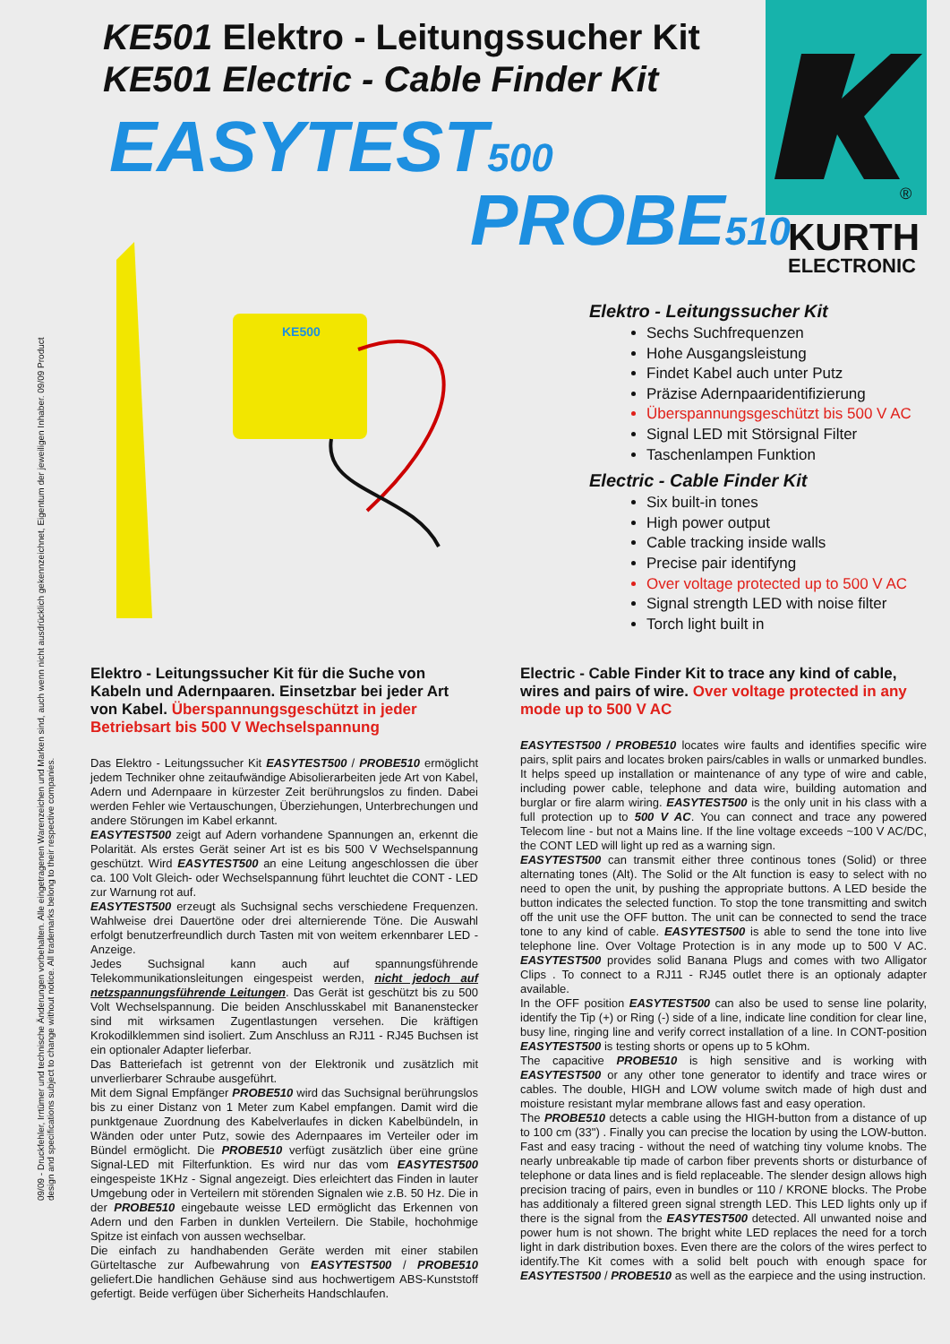KE501 Elektro - Leitungssucher Kit
KE501 Electric - Cable Finder Kit
EASYTEST500
PROBE510
®
KURTH
ELECTRONIC
KE500
09/09 - Druckfehler, Irrtümer und technische Änderungen vorbehalten. Alle eingetragenen Warenzeichen und Marken sind, auch wenn nicht ausdrücklich gekennzeichnet, Eigentum der jeweiligen Inhaber. 09/09 Product design and specifications subject to change without notice. All trademarks belong to their respective companies.
Elektro - Leitungssucher Kit
Sechs Suchfrequenzen
Hohe Ausgangsleistung
Findet Kabel auch unter Putz
Präzise Adernpaaridentifizierung
Überspannungsgeschützt bis 500 V AC
Signal LED mit Störsignal Filter
Taschenlampen Funktion
Electric - Cable Finder Kit
Six built-in tones
High power output
Cable tracking inside walls
Precise pair identifyng
Over voltage protected up to 500 V AC
Signal strength LED with noise filter
Torch light built in
Elektro - Leitungssucher Kit für die Suche von Kabeln und Adernpaaren. Einsetzbar bei jeder Art von Kabel. Überspannungsgeschützt in jeder Betriebsart bis 500 V Wechselspannung
Das Elektro - Leitungssucher Kit EASYTEST500 / PROBE510 ermöglicht jedem Techniker ohne zeitaufwändige Abisolierarbeiten jede Art von Kabel, Adern und Adernpaare in kürzester Zeit berührungslos zu finden. Dabei werden Fehler wie Vertauschungen, Überziehungen, Unterbrechungen und andere Störungen im Kabel erkannt.
EASYTEST500 zeigt auf Adern vorhandene Spannungen an, erkennt die Polarität. Als erstes Gerät seiner Art ist es bis 500 V Wechselspannung geschützt. Wird EASYTEST500 an eine Leitung angeschlossen die über ca. 100 Volt Gleich- oder Wechselspannung führt leuchtet die CONT - LED zur Warnung rot auf.
EASYTEST500 erzeugt als Suchsignal sechs verschiedene Frequenzen. Wahlweise drei Dauertöne oder drei alternierende Töne. Die Auswahl erfolgt benutzerfreundlich durch Tasten mit von weitem erkennbarer LED - Anzeige.
Jedes Suchsignal kann auch auf spannungsführende Telekommunikationsleitungen eingespeist werden, nicht jedoch auf netzspannungsführende Leitungen. Das Gerät ist geschützt bis zu 500 Volt Wechselspannung. Die beiden Anschlusskabel mit Bananenstecker sind mit wirksamen Zugentlastungen versehen. Die kräftigen Krokodilklemmen sind isoliert. Zum Anschluss an RJ11 - RJ45 Buchsen ist ein optionaler Adapter lieferbar.
Das Batteriefach ist getrennt von der Elektronik und zusätzlich mit unverlierbarer Schraube ausgeführt.
Mit dem Signal Empfänger PROBE510 wird das Suchsignal berührungslos bis zu einer Distanz von 1 Meter zum Kabel empfangen. Damit wird die punktgenaue Zuordnung des Kabelverlaufes in dicken Kabelbündeln, in Wänden oder unter Putz, sowie des Adernpaares im Verteiler oder im Bündel ermöglicht. Die PROBE510 verfügt zusätzlich über eine grüne Signal-LED mit Filterfunktion. Es wird nur das vom EASYTEST500 eingespeiste 1KHz - Signal angezeigt. Dies erleichtert das Finden in lauter Umgebung oder in Verteilern mit störenden Signalen wie z.B. 50 Hz. Die in der PROBE510 eingebaute weisse LED ermöglicht das Erkennen von Adern und den Farben in dunklen Verteilern. Die Stabile, hochohmige Spitze ist einfach von aussen wechselbar.
Die einfach zu handhabenden Geräte werden mit einer stabilen Gürteltasche zur Aufbewahrung von EASYTEST500 / PROBE510 geliefert.Die handlichen Gehäuse sind aus hochwertigem ABS-Kunststoff gefertigt. Beide verfügen über Sicherheits Handschlaufen.
Electric - Cable Finder Kit to trace any kind of cable, wires and pairs of wire. Over voltage protected in any mode up to 500 V AC
EASYTEST500 / PROBE510 locates wire faults and identifies specific wire pairs, split pairs and locates broken pairs/cables in walls or unmarked bundles. It helps speed up installation or maintenance of any type of wire and cable, including power cable, telephone and data wire, building automation and burglar or fire alarm wiring. EASYTEST500 is the only unit in his class with a full protection up to 500 V AC. You can connect and trace any powered Telecom line - but not a Mains line. If the line voltage exceeds ~100 V AC/DC, the CONT LED will light up red as a warning sign.
EASYTEST500 can transmit either three continous tones (Solid) or three alternating tones (Alt). The Solid or the Alt function is easy to select with no need to open the unit, by pushing the appropriate buttons. A LED beside the button indicates the selected function. To stop the tone transmitting and switch off the unit use the OFF button. The unit can be connected to send the trace tone to any kind of cable. EASYTEST500 is able to send the tone into live telephone line. Over Voltage Protection is in any mode up to 500 V AC. EASYTEST500 provides solid Banana Plugs and comes with two Alligator Clips . To connect to a RJ11 - RJ45 outlet there is an optionaly adapter available.
In the OFF position EASYTEST500 can also be used to sense line polarity, identify the Tip (+) or Ring (-) side of a line, indicate line condition for clear line, busy line, ringing line and verify correct installation of a line. In CONT-position EASYTEST500 is testing shorts or opens up to 5 kOhm.
The capacitive PROBE510 is high sensitive and is working with EASYTEST500 or any other tone generator to identify and trace wires or cables. The double, HIGH and LOW volume switch made of high dust and moisture resistant mylar membrane allows fast and easy operation.
The PROBE510 detects a cable using the HIGH-button from a distance of up to 100 cm (33") . Finally you can precise the location by using the LOW-button. Fast and easy tracing - without the need of watching tiny volume knobs. The nearly unbreakable tip made of carbon fiber prevents shorts or disturbance of telephone or data lines and is field replaceable. The slender design allows high precision tracing of pairs, even in bundles or 110 / KRONE blocks. The Probe has additionaly a filtered green signal strength LED. This LED lights only up if there is the signal from the EASYTEST500 detected. All unwanted noise and power hum is not shown. The bright white LED replaces the need for a torch light in dark distribution boxes. Even there are the colors of the wires perfect to identify.The Kit comes with a solid belt pouch with enough space for EASYTEST500 / PROBE510 as well as the earpiece and the using instruction.